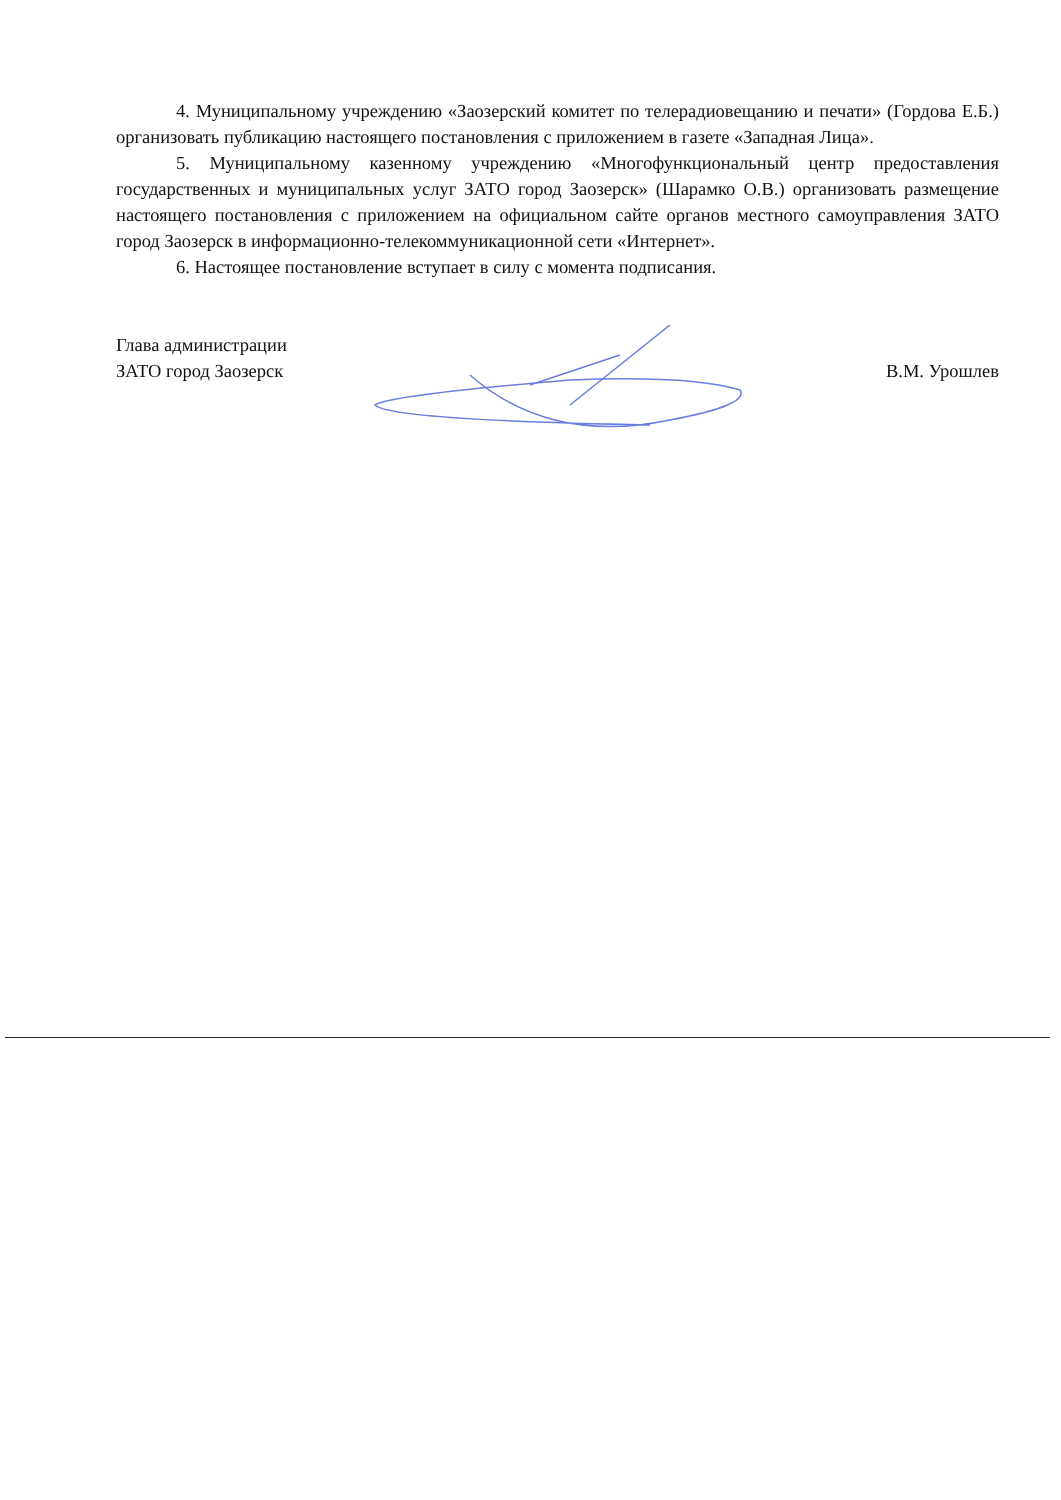4. Муниципальному учреждению «Заозерский комитет по телерадиовещанию и печати» (Гордова Е.Б.) организовать публикацию настоящего постановления с приложением в газете «Западная Лица».
5. Муниципальному казенному учреждению «Многофункциональный центр предоставления государственных и муниципальных услуг ЗАТО город Заозерск» (Шарамко О.В.) организовать размещение настоящего постановления с приложением на официальном сайте органов местного самоуправления ЗАТО город Заозерск в информационно-телекоммуникационной сети «Интернет».
6. Настоящее постановление вступает в силу с момента подписания.
Глава администрации
ЗАТО город Заозерск
В.М. Урошлев